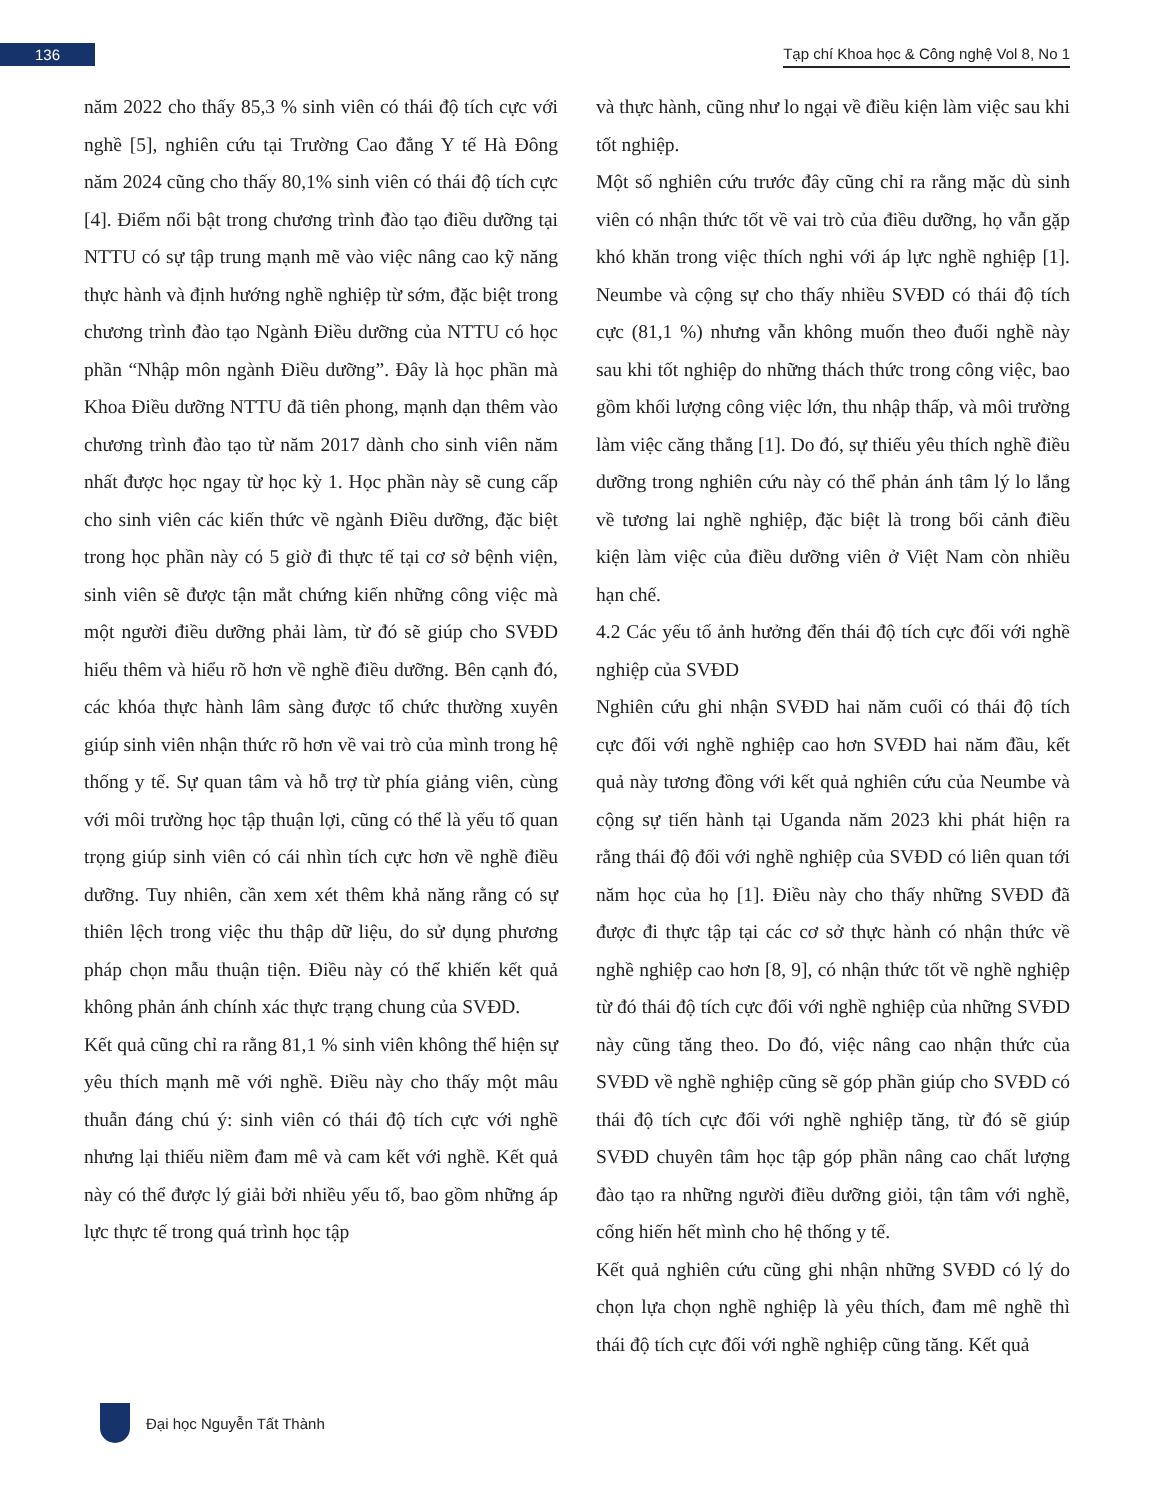136
Tạp chí Khoa học & Công nghệ Vol 8, No 1
năm 2022 cho thấy 85,3 % sinh viên có thái độ tích cực với nghề [5], nghiên cứu tại Trường Cao đẳng Y tế Hà Đông năm 2024 cũng cho thấy 80,1% sinh viên có thái độ tích cực [4]. Điểm nổi bật trong chương trình đào tạo điều dưỡng tại NTTU có sự tập trung mạnh mẽ vào việc nâng cao kỹ năng thực hành và định hướng nghề nghiệp từ sớm, đặc biệt trong chương trình đào tạo Ngành Điều dưỡng của NTTU có học phần “Nhập môn ngành Điều dưỡng”. Đây là học phần mà Khoa Điều dưỡng NTTU đã tiên phong, mạnh dạn thêm vào chương trình đào tạo từ năm 2017 dành cho sinh viên năm nhất được học ngay từ học kỳ 1. Học phần này sẽ cung cấp cho sinh viên các kiến thức về ngành Điều dưỡng, đặc biệt trong học phần này có 5 giờ đi thực tế tại cơ sở bệnh viện, sinh viên sẽ được tận mắt chứng kiến những công việc mà một người điều dưỡng phải làm, từ đó sẽ giúp cho SVĐD hiểu thêm và hiểu rõ hơn về nghề điều dưỡng. Bên cạnh đó, các khóa thực hành lâm sàng được tổ chức thường xuyên giúp sinh viên nhận thức rõ hơn về vai trò của mình trong hệ thống y tế. Sự quan tâm và hỗ trợ từ phía giảng viên, cùng với môi trường học tập thuận lợi, cũng có thể là yếu tố quan trọng giúp sinh viên có cái nhìn tích cực hơn về nghề điều dưỡng. Tuy nhiên, cần xem xét thêm khả năng rằng có sự thiên lệch trong việc thu thập dữ liệu, do sử dụng phương pháp chọn mẫu thuận tiện. Điều này có thể khiến kết quả không phản ánh chính xác thực trạng chung của SVĐD.
Kết quả cũng chỉ ra rằng 81,1 % sinh viên không thể hiện sự yêu thích mạnh mẽ với nghề. Điều này cho thấy một mâu thuẫn đáng chú ý: sinh viên có thái độ tích cực với nghề nhưng lại thiếu niềm đam mê và cam kết với nghề. Kết quả này có thể được lý giải bởi nhiều yếu tố, bao gồm những áp lực thực tế trong quá trình học tập
và thực hành, cũng như lo ngại về điều kiện làm việc sau khi tốt nghiệp.
Một số nghiên cứu trước đây cũng chỉ ra rằng mặc dù sinh viên có nhận thức tốt về vai trò của điều dưỡng, họ vẫn gặp khó khăn trong việc thích nghi với áp lực nghề nghiệp [1]. Neumbe và cộng sự cho thấy nhiều SVĐD có thái độ tích cực (81,1 %) nhưng vẫn không muốn theo đuổi nghề này sau khi tốt nghiệp do những thách thức trong công việc, bao gồm khối lượng công việc lớn, thu nhập thấp, và môi trường làm việc căng thẳng [1]. Do đó, sự thiếu yêu thích nghề điều dưỡng trong nghiên cứu này có thể phản ánh tâm lý lo lắng về tương lai nghề nghiệp, đặc biệt là trong bối cảnh điều kiện làm việc của điều dưỡng viên ở Việt Nam còn nhiều hạn chế.
4.2 Các yếu tố ảnh hưởng đến thái độ tích cực đối với nghề nghiệp của SVĐD
Nghiên cứu ghi nhận SVĐD hai năm cuối có thái độ tích cực đối với nghề nghiệp cao hơn SVĐD hai năm đầu, kết quả này tương đồng với kết quả nghiên cứu của Neumbe và cộng sự tiến hành tại Uganda năm 2023 khi phát hiện ra rằng thái độ đối với nghề nghiệp của SVĐD có liên quan tới năm học của họ [1]. Điều này cho thấy những SVĐD đã được đi thực tập tại các cơ sở thực hành có nhận thức về nghề nghiệp cao hơn [8, 9], có nhận thức tốt về nghề nghiệp từ đó thái độ tích cực đối với nghề nghiệp của những SVĐD này cũng tăng theo. Do đó, việc nâng cao nhận thức của SVĐD về nghề nghiệp cũng sẽ góp phần giúp cho SVĐD có thái độ tích cực đối với nghề nghiệp tăng, từ đó sẽ giúp SVĐD chuyên tâm học tập góp phần nâng cao chất lượng đào tạo ra những người điều dưỡng giỏi, tận tâm với nghề, cống hiến hết mình cho hệ thống y tế.
Kết quả nghiên cứu cũng ghi nhận những SVĐD có lý do chọn lựa chọn nghề nghiệp là yêu thích, đam mê nghề thì thái độ tích cực đối với nghề nghiệp cũng tăng. Kết quả
Đại học Nguyễn Tất Thành